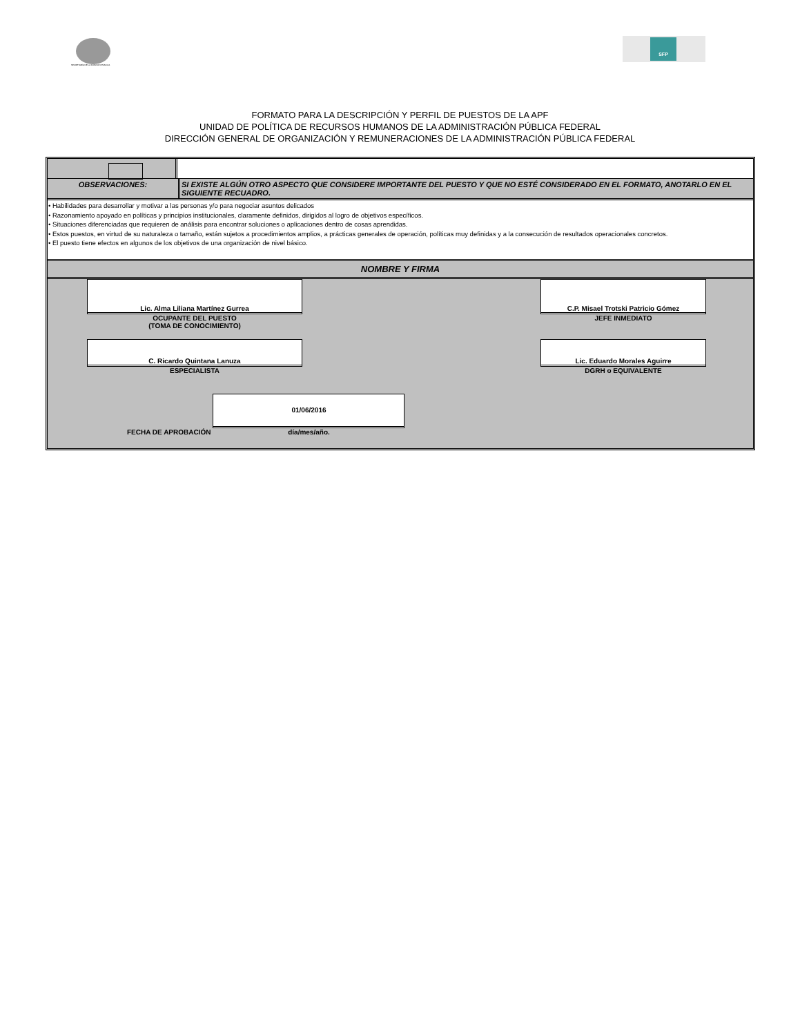SECRETARÍA DE LA FUNCIÓN PÚBLICA
SFP
FORMATO PARA LA DESCRIPCIÓN Y PERFIL DE PUESTOS DE LA APF
UNIDAD DE POLÍTICA DE RECURSOS HUMANOS DE LA ADMINISTRACIÓN PÚBLICA FEDERAL
DIRECCIÓN GENERAL DE ORGANIZACIÓN Y REMUNERACIONES DE LA ADMINISTRACIÓN PÚBLICA FEDERAL
OBSERVACIONES: SI EXISTE ALGÚN OTRO ASPECTO QUE CONSIDERE IMPORTANTE DEL PUESTO Y QUE NO ESTÉ CONSIDERADO EN EL FORMATO, ANOTARLO EN EL SIGUIENTE RECUADRO.
• Habilidades para desarrollar y motivar a las personas y/o para negociar asuntos delicados
• Razonamiento apoyado en políticas y principios institucionales, claramente definidos, dirigidos al logro de objetivos específicos.
• Situaciones diferenciadas que requieren de análisis para encontrar soluciones o aplicaciones dentro de cosas aprendidas.
• Estos puestos, en virtud de su naturaleza o tamaño, están sujetos a procedimientos amplios, a prácticas generales de operación, políticas muy definidas y a la consecución de resultados operacionales concretos.
• El puesto tiene efectos en algunos de los objetivos de una organización de nivel básico.
NOMBRE Y FIRMA
Lic. Alma Liliana Martínez Gurrea
OCUPANTE DEL PUESTO
(TOMA DE CONOCIMIENTO)
C.P. Misael Trotski Patricio Gómez
JEFE INMEDIATO
C. Ricardo Quintana Lanuza
ESPECIALISTA
Lic. Eduardo Morales Aguirre
DGRH o EQUIVALENTE
FECHA DE APROBACIÓN
01/06/2016
día/mes/año.